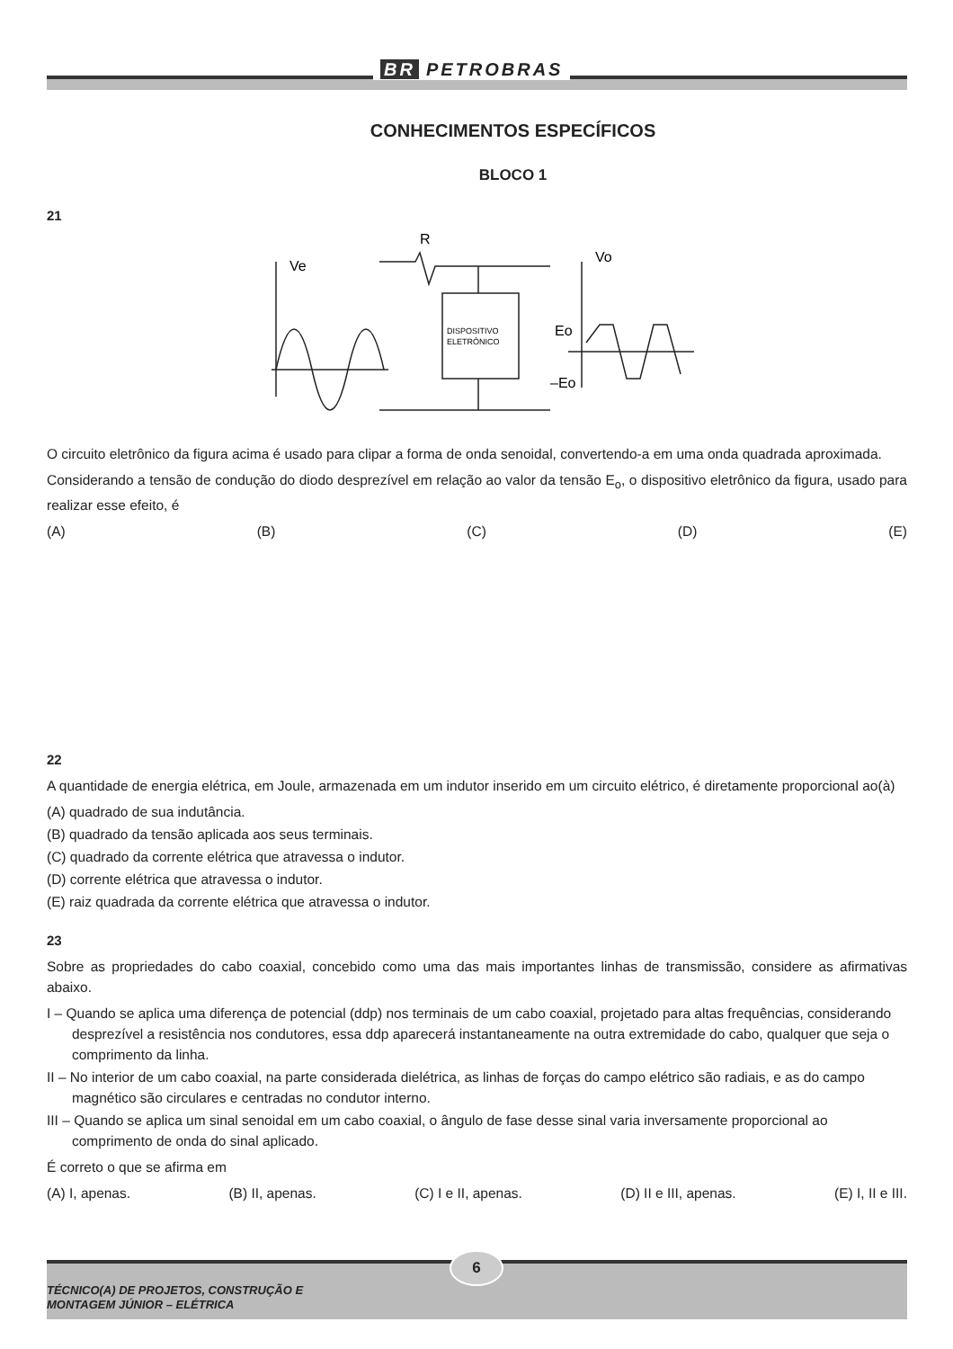BR PETROBRAS
CONHECIMENTOS ESPECÍFICOS
BLOCO 1
21
Ve
R
DISPOSITIVO
ELETRÔNICO
Vo
Eo
–Eo
O circuito eletrônico da figura acima é usado para clipar a forma de onda senoidal, convertendo-a em uma onda quadrada aproximada.
Considerando a tensão de condução do diodo desprezível em relação ao valor da tensão E<sub>o</sub>, o dispositivo eletrônico da figura, usado para realizar esse efeito, é
(A) (B) (C) (D) (E)
22
A quantidade de energia elétrica, em Joule, armazenada em um indutor inserido em um circuito elétrico, é diretamente proporcional ao(à)
(A) quadrado de sua indutância.
(B) quadrado da tensão aplicada aos seus terminais.
(C) quadrado da corrente elétrica que atravessa o indutor.
(D) corrente elétrica que atravessa o indutor.
(E) raiz quadrada da corrente elétrica que atravessa o indutor.
23
Sobre as propriedades do cabo coaxial, concebido como uma das mais importantes linhas de transmissão, considere as afirmativas abaixo.
I – Quando se aplica uma diferença de potencial (ddp) nos terminais de um cabo coaxial, projetado para altas frequências, considerando desprezível a resistência nos condutores, essa ddp aparecerá instantaneamente na outra extremidade do cabo, qualquer que seja o comprimento da linha.
II – No interior de um cabo coaxial, na parte considerada dielétrica, as linhas de forças do campo elétrico são radiais, e as do campo magnético são circulares e centradas no condutor interno.
III – Quando se aplica um sinal senoidal em um cabo coaxial, o ângulo de fase desse sinal varia inversamente proporcional ao comprimento de onda do sinal aplicado.
É correto o que se afirma em
(A) I, apenas. (B) II, apenas. (C) I e II, apenas. (D) II e III, apenas. (E) I, II e III.
TÉCNICO(A) DE PROJETOS, CONSTRUÇÃO E
MONTAGEM JÚNIOR – ELÉTRICA
6